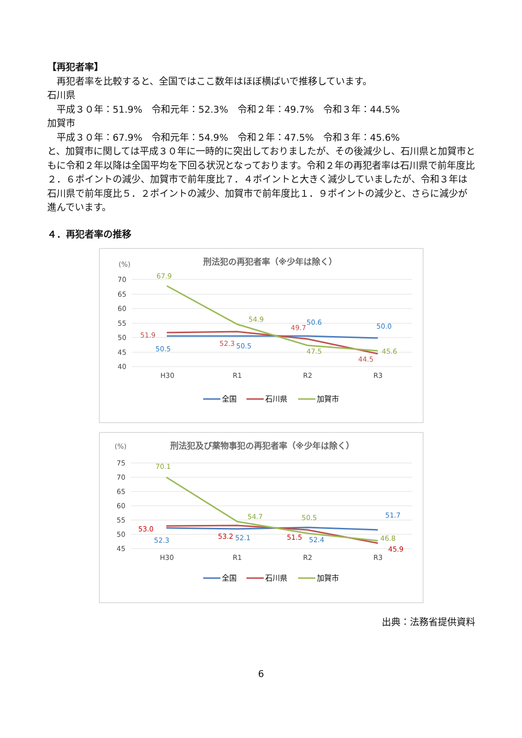【再犯者率】
　再犯者率を比較すると、全国ではここ数年はほぼ横ばいで推移しています。
石川県
　平成３０年：51.9%　令和元年：52.3%　令和２年：49.7%　令和３年：44.5%
加賀市
　平成３０年：67.9%　令和元年：54.9%　令和２年：47.5%　令和３年：45.6%
と、加賀市に関しては平成３０年に一時的に突出しておりましたが、その後減少し、石川県と加賀市ともに令和２年以降は全国平均を下回る状況となっております。令和２年の再犯者率は石川県で前年度比２．６ポイントの減少、加賀市で前年度比７．４ポイントと大きく減少していましたが、令和３年は石川県で前年度比５．２ポイントの減少、加賀市で前年度比１．９ポイントの減少と、さらに減少が進んでいます。
４．再犯者率の推移
(%)
刑法犯の再犯者率（※少年は除く）
70
65
60
55
50
45
40
H30
R1
R2
R3
67.9
54.9
47.5
45.6
51.9
52.3
49.7
44.5
50.5
50.5
50.6
50.0
全国
石川県
加賀市
(%)
刑法犯及び薬物事犯の再犯者率（※少年は除く）
75
70
65
60
55
50
45
H30
R1
R2
R3
70.1
54.7
50.5
46.8
53.0
53.2
51.5
45.9
52.3
52.1
52.4
51.7
全国
石川県
加賀市
出典：法務省提供資料
6